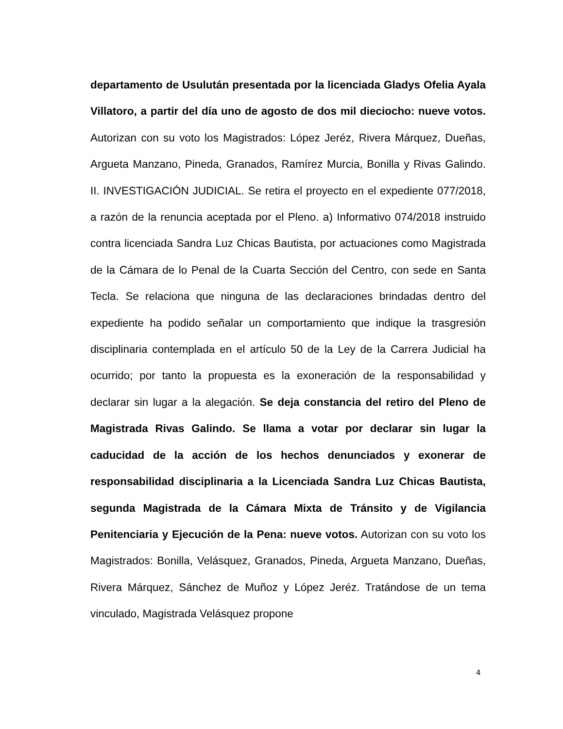departamento de Usulután presentada por la licenciada Gladys Ofelia Ayala Villatoro, a partir del día uno de agosto de dos mil dieciocho: nueve votos. Autorizan con su voto los Magistrados: López Jeréz, Rivera Márquez, Dueñas, Argueta Manzano, Pineda, Granados, Ramírez Murcia, Bonilla y Rivas Galindo. II. INVESTIGACIÓN JUDICIAL. Se retira el proyecto en el expediente 077/2018, a razón de la renuncia aceptada por el Pleno. a) Informativo 074/2018 instruido contra licenciada Sandra Luz Chicas Bautista, por actuaciones como Magistrada de la Cámara de lo Penal de la Cuarta Sección del Centro, con sede en Santa Tecla. Se relaciona que ninguna de las declaraciones brindadas dentro del expediente ha podido señalar un comportamiento que indique la trasgresión disciplinaria contemplada en el artículo 50 de la Ley de la Carrera Judicial ha ocurrido; por tanto la propuesta es la exoneración de la responsabilidad y declarar sin lugar a la alegación. Se deja constancia del retiro del Pleno de Magistrada Rivas Galindo. Se llama a votar por declarar sin lugar la caducidad de la acción de los hechos denunciados y exonerar de responsabilidad disciplinaria a la Licenciada Sandra Luz Chicas Bautista, segunda Magistrada de la Cámara Mixta de Tránsito y de Vigilancia Penitenciaria y Ejecución de la Pena: nueve votos. Autorizan con su voto los Magistrados: Bonilla, Velásquez, Granados, Pineda, Argueta Manzano, Dueñas, Rivera Márquez, Sánchez de Muñoz y López Jeréz. Tratándose de un tema vinculado, Magistrada Velásquez propone
4